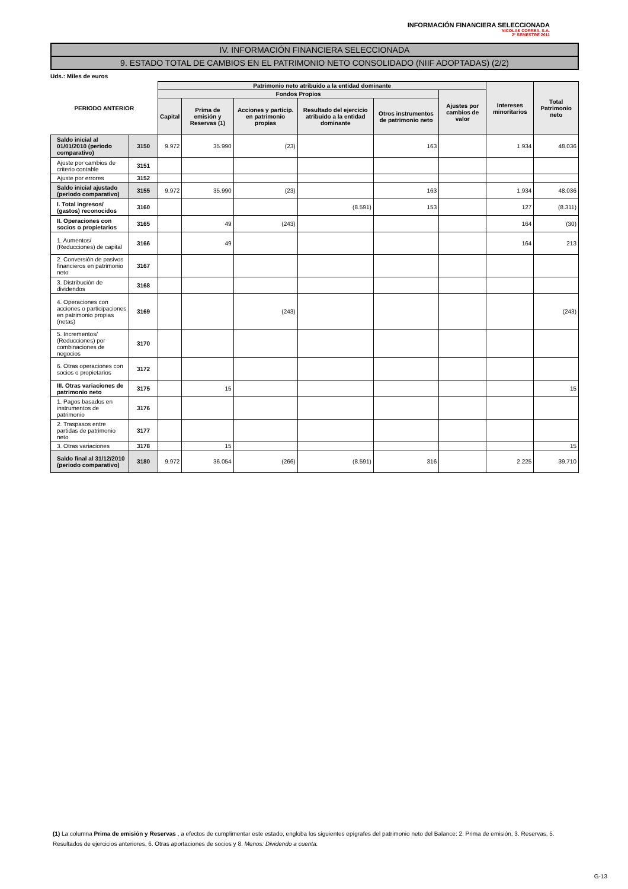INFORMACIÓN FINANCIERA SELECCIONADA
NICOLAS CORREA, S.A.
2º SEMESTRE 2011
IV. INFORMACIÓN FINANCIERA SELECCIONADA
9. ESTADO TOTAL DE CAMBIOS EN EL PATRIMONIO NETO CONSOLIDADO (NIIF ADOPTADAS) (2/2)
Uds.: Miles de euros
| PERIODO ANTERIOR | | Patrimonio neto atribuido a la entidad dominante | | | | | | Intereses minoritarios | Total Patrimonio neto |
| --- | --- | --- | --- | --- | --- | --- | --- | --- | --- |
| | | Fondos Propios | | | | | Ajustes por cambios de valor | | |
| | | Capital | Prima de emisión y Reservas (1) | Acciones y particip. en patrimonio propias | Resultado del ejercicio atribuido a la entidad dominante | Otros instrumentos de patrimonio neto | | | |
| Saldo inicial al 01/01/2010 (periodo comparativo) | 3150 | 9.972 | 35.990 | (23) | | 163 | | 1.934 | 48.036 |
| Ajuste por cambios de criterio contable | 3151 | | | | | | | | |
| Ajuste por errores | 3152 | | | | | | | | |
| Saldo inicial ajustado (periodo comparativo) | 3155 | 9.972 | 35.990 | (23) | | 163 | | 1.934 | 48.036 |
| I. Total ingresos/ (gastos) reconocidos | 3160 | | | | (8.591) | 153 | | 127 | (8.311) |
| II. Operaciones con socios o propietarios | 3165 | | 49 | (243) | | | | 164 | (30) |
| 1. Aumentos/ (Reducciones) de capital | 3166 | | 49 | | | | | 164 | 213 |
| 2. Conversión de pasivos financieros en patrimonio neto | 3167 | | | | | | | | |
| 3. Distribución de dividendos | 3168 | | | | | | | | |
| 4. Operaciones con acciones o participaciones en patrimonio propias (netas) | 3169 | | | (243) | | | | | (243) |
| 5. Incrementos/ (Reducciones) por combinaciones de negocios | 3170 | | | | | | | | |
| 6. Otras operaciones con socios o propietarios | 3172 | | | | | | | | |
| III. Otras variaciones de patrimonio neto | 3175 | | 15 | | | | | | 15 |
| 1. Pagos basados en instrumentos de patrimonio | 3176 | | | | | | | | |
| 2. Traspasos entre partidas de patrimonio neto | 3177 | | | | | | | | |
| 3. Otras variaciones | 3178 | | 15 | | | | | | 15 |
| Saldo final al 31/12/2010 (periodo comparativo) | 3180 | 9.972 | 36.054 | (266) | (8.591) | 316 | | 2.225 | 39.710 |
(1) La columna Prima de emisión y Reservas , a efectos de cumplimentar este estado, engloba los siguientes epígrafes del patrimonio neto del Balance: 2. Prima de emisión, 3. Reservas, 5. Resultados de ejercicios anteriores, 6. Otras aportaciones de socios y 8. Menos: Dividendo a cuenta.
G-13